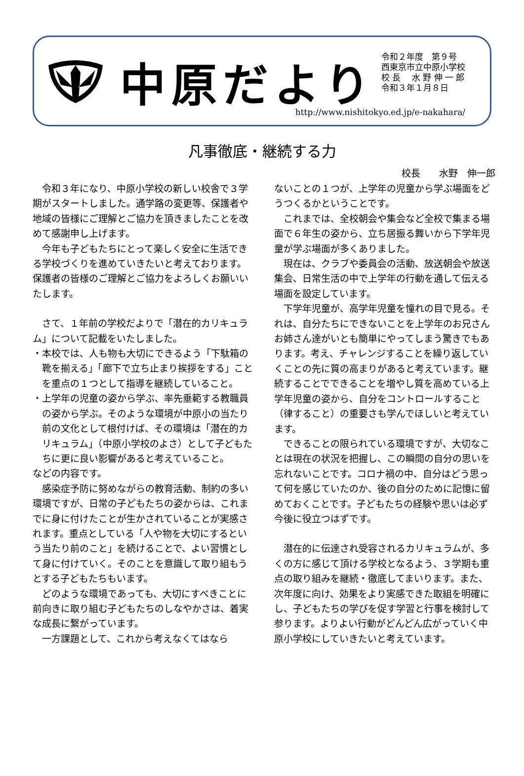中原だより
令和２年度　第９号
西東京市立中原小学校
校 長　 水 野 伸 一 郎
令和３年１月８日
http://www.nishitokyo.ed.jp/e-nakahara/
凡事徹底・継続する力
校長　　水野　伸一郎
令和３年になり、中原小学校の新しい校舎で３学期がスタートしました。通学路の変更等、保護者や地域の皆様にご理解とご協力を頂きましたことを改めて感謝申し上げます。
今年も子どもたちにとって楽しく安全に生活できる学校づくりを進めていきたいと考えております。保護者の皆様のご理解とご協力をよろしくお願いいたします。
さて、１年前の学校だよりで「潜在的カリキュラム」について記載をいたしました。
・本校では、人も物も大切にできるよう「下駄箱の靴を揃える」「廊下で立ち止まり挨拶をする」ことを重点の１つとして指導を継続していること。
・上学年の児童の姿から学ぶ、率先垂範する教職員の姿から学ぶ。そのような環境が中原小の当たり前の文化として根付けば、その環境は「潜在的カリキュラム」（中原小学校のよさ）として子どもたちに更に良い影響があると考えていること。
などの内容です。
感染症予防に努めながらの教育活動、制約の多い環境ですが、日常の子どもたちの姿からは、これまでに身に付けたことが生かされていることが実感されます。重点としている「人や物を大切にするという当たり前のこと」を続けることで、よい習慣として身に付けていく。そのことを意識して取り組もうとする子どもたちもいます。
どのような環境であっても、大切にすべきことに前向きに取り組む子どもたちのしなやかさは、着実な成長に繋がっています。
一方課題として、これから考えなくてはなら
ないことの１つが、上学年の児童から学ぶ場面をどうつくるかということです。
これまでは、全校朝会や集会など全校で集まる場面で６年生の姿から、立ち居振る舞いから下学年児童が学ぶ場面が多くありました。
現在は、クラブや委員会の活動、放送朝会や放送集会、日常生活の中で上学年の行動を通して伝える場面を設定しています。
下学年児童が、高学年児童を憧れの目で見る。それは、自分たちにできないことを上学年のお兄さんお姉さん達がいとも簡単にやってしまう驚きでもあります。考え、チャレンジすることを繰り返していくことの先に質の高まりがあると考えています。継続することでできることを増やし質を高めている上学年児童の姿から、自分をコントロールすること（律すること）の重要さも学んでほしいと考えています。
できることの限られている環境ですが、大切なことは現在の状況を把握し、この瞬間の自分の思いを忘れないことです。コロナ禍の中、自分はどう思って何を感じていたのか、後の自分のために記憶に留めておくことです。子どもたちの経験や思いは必ず今後に役立つはずです。
潜在的に伝達され受容されるカリキュラムが、多くの方に感じて頂ける学校となるよう、３学期も重点の取り組みを継続・徹底してまいります。また、次年度に向け、効果をより実感できた取組を明確にし、子どもたちの学びを促す学習と行事を検討して参ります。よりよい行動がどんどん広がっていく中原小学校にしていきたいと考えています。